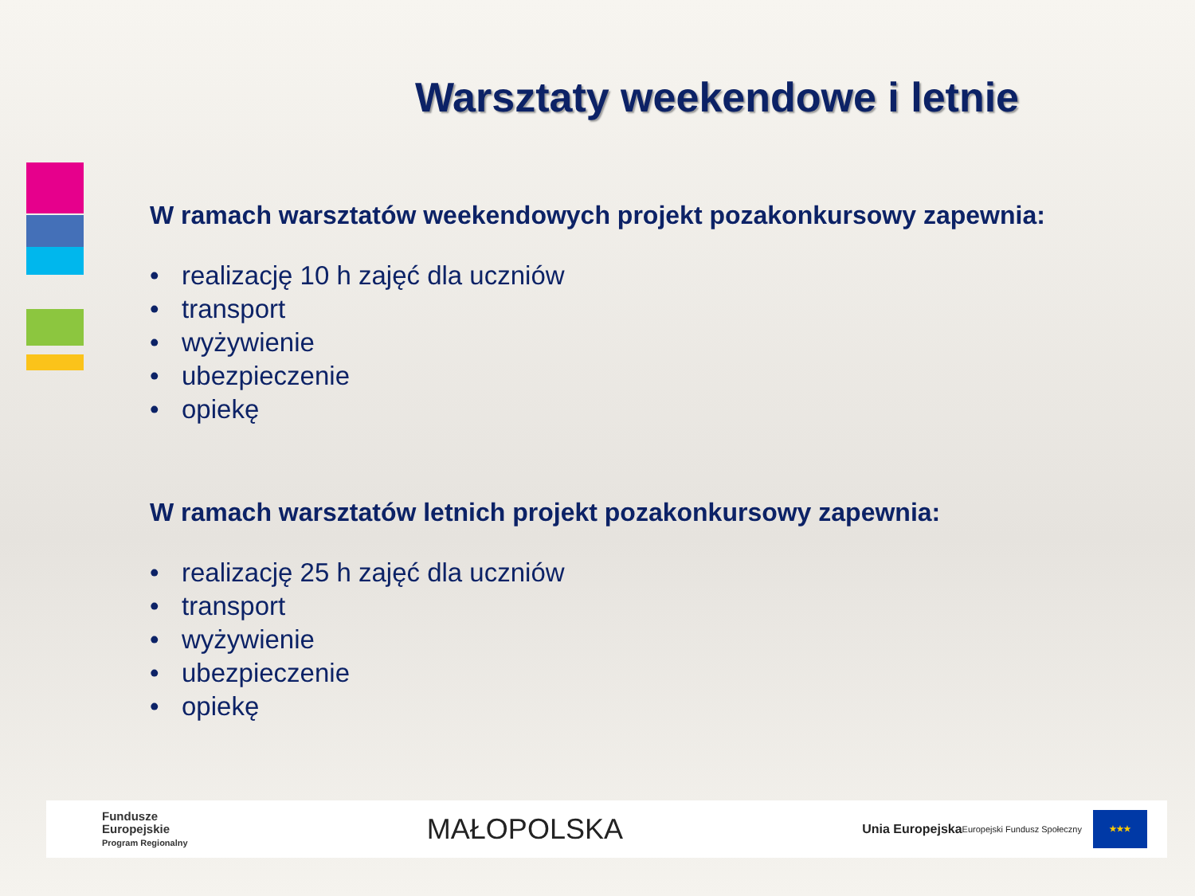Warsztaty weekendowe i letnie
W ramach warsztatów weekendowych projekt pozakonkursowy zapewnia:
• realizację 10 h zajęć dla uczniów
• transport
• wyżywienie
• ubezpieczenie
• opiekę
W ramach warsztatów letnich projekt pozakonkursowy zapewnia:
• realizację 25 h zajęć dla uczniów
• transport
• wyżywienie
• ubezpieczenie
• opiekę
Fundusze
Europejskie
Program Regionalny
MAŁOPOLSKA
Unia Europejska
Europejski Fundusz Społeczny
★★★